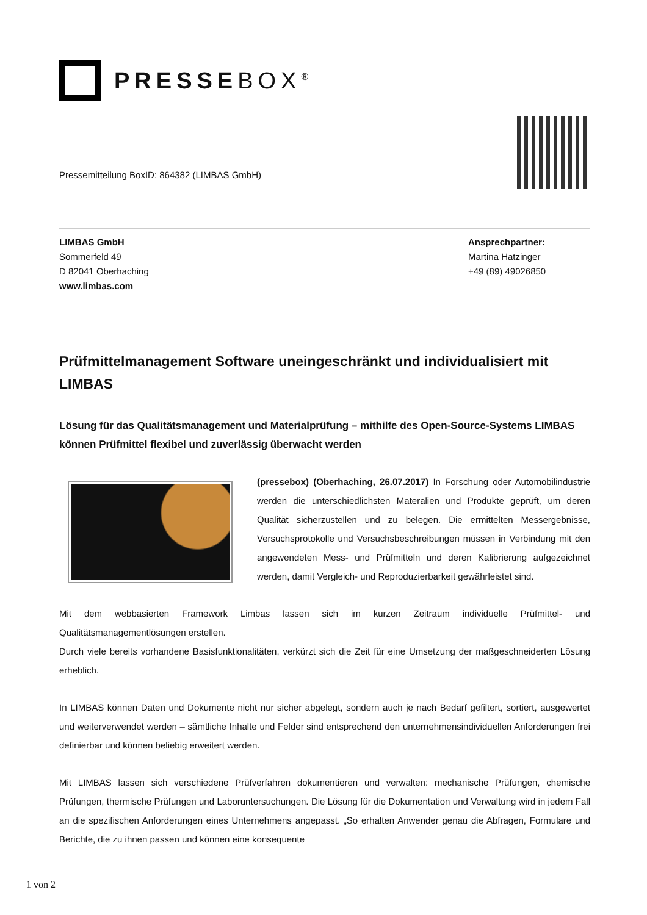PRESSEBOX<sup>®</sup>
Pressemitteilung BoxID: 864382 (LIMBAS GmbH)
LIMBAS GmbH
Sommerfeld 49
D 82041 Oberhaching
www.limbas.com
Ansprechpartner:
Martina Hatzinger
+49 (89) 49026850
Prüfmittelmanagement Software uneingeschränkt und individualisiert mit LIMBAS
Lösung für das Qualitätsmanagement und Materialprüfung – mithilfe des Open-Source-Systems LIMBAS können Prüfmittel flexibel und zuverlässig überwacht werden
(pressebox) (Oberhaching, 26.07.2017) In Forschung oder Automobilindustrie werden die unterschiedlichsten Materalien und Produkte geprüft, um deren Qualität sicherzustellen und zu belegen. Die ermittelten Messergebnisse, Versuchsprotokolle und Versuchsbeschreibungen müssen in Verbindung mit den angewendeten Mess- und Prüfmitteln und deren Kalibrierung aufgezeichnet werden, damit Vergleich- und Reproduzierbarkeit gewährleistet sind.
Mit dem webbasierten Framework Limbas lassen sich im kurzen Zeitraum individuelle Prüfmittel- und Qualitätsmanagementlösungen erstellen.
Durch viele bereits vorhandene Basisfunktionalitäten, verkürzt sich die Zeit für eine Umsetzung der maßgeschneiderten Lösung erheblich.
In LIMBAS können Daten und Dokumente nicht nur sicher abgelegt, sondern auch je nach Bedarf gefiltert, sortiert, ausgewertet und weiterverwendet werden – sämtliche Inhalte und Felder sind entsprechend den unternehmensindividuellen Anforderungen frei definierbar und können beliebig erweitert werden.
Mit LIMBAS lassen sich verschiedene Prüfverfahren dokumentieren und verwalten: mechanische Prüfungen, chemische Prüfungen, thermische Prüfungen und Laboruntersuchungen. Die Lösung für die Dokumentation und Verwaltung wird in jedem Fall an die spezifischen Anforderungen eines Unternehmens angepasst. „So erhalten Anwender genau die Abfragen, Formulare und Berichte, die zu ihnen passen und können eine konsequente
1 von 2